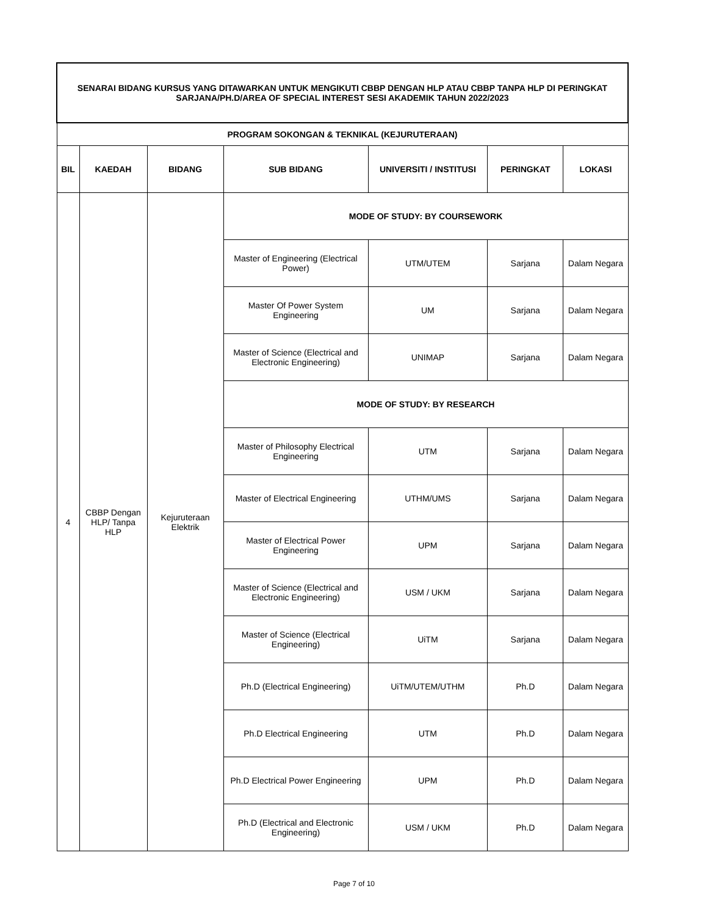| SENARAI BIDANG KURSUS YANG DITAWARKAN UNTUK MENGIKUTI CBBP DENGAN HLP ATAU CBBP TANPA HLP DI PERINGKAT SARJANA/PH.D/AREA OF SPECIAL INTEREST SESI AKADEMIK TAHUN 2022/2023 | | | | | | |
| PROGRAM SOKONGAN & TEKNIKAL (KEJURUTERAAN) | | | | | | |
| BIL | KAEDAH | BIDANG | SUB BIDANG | UNIVERSITI / INSTITUSI | PERINGKAT | LOKASI |
| 4 | CBBP Dengan HLP/ Tanpa HLP | Kejuruteraan Elektrik | MODE OF STUDY: BY COURSEWORK | | | |
| | | | Master of Engineering (Electrical Power) | UTM/UTEM | Sarjana | Dalam Negara |
| | | | Master Of Power System Engineering | UM | Sarjana | Dalam Negara |
| | | | Master of Science (Electrical and Electronic Engineering) | UNIMAP | Sarjana | Dalam Negara |
| | | | MODE OF STUDY: BY RESEARCH | | | |
| | | | Master of Philosophy Electrical Engineering | UTM | Sarjana | Dalam Negara |
| | | | Master of Electrical Engineering | UTHM/UMS | Sarjana | Dalam Negara |
| | | | Master of Electrical Power Engineering | UPM | Sarjana | Dalam Negara |
| | | | Master of Science (Electrical and Electronic Engineering) | USM / UKM | Sarjana | Dalam Negara |
| | | | Master of Science (Electrical Engineering) | UiTM | Sarjana | Dalam Negara |
| | | | Ph.D (Electrical Engineering) | UiTM/UTEM/UTHM | Ph.D | Dalam Negara |
| | | | Ph.D Electrical Engineering | UTM | Ph.D | Dalam Negara |
| | | | Ph.D Electrical Power Engineering | UPM | Ph.D | Dalam Negara |
| | | | Ph.D (Electrical and Electronic Engineering) | USM / UKM | Ph.D | Dalam Negara |
Page 7 of 10